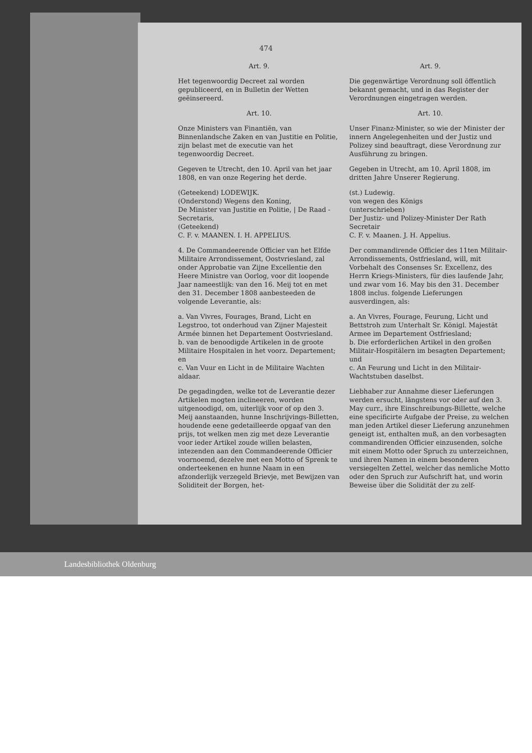474
Art. 9.
Het tegenwoordig Decreet zal worden gepubliceerd, en in Bulletin der Wetten geëinsereerd.
Art. 10.
Onze Ministers van Finantiën, van Binnenlandsche Zaken en van Justitie en Politie, zijn belast met de executie van het tegenwoordig Decreet.
Gegeven te Utrecht, den 10. April van het jaar 1808, en van onze Regering het derde.
(Geteekend) LODEWIJK.
(Onderstond) Wegens den Koning,
De Minister van Justitie en Politie, | De Raad - Secretaris,
(Geteekend)
C. F. v. MAANEN. I. H. APPELIUS.
4. De Commandeerende Officier van het Elfde Militaire Arrondissement, Oostvriesland, zal onder Approbatie van Zijne Excellentie den Heere Ministre van Oorlog, voor dit loopende Jaar nameestlijk: van den 16. Meij tot en met den 31. December 1808 aanbesteeden de volgende Leverantie, als:
a. Van Vivres, Fourages, Brand, Licht en Legstroo, tot onderhoud van Zijner Majesteit Armée binnen het Departement Oostvriesland.
b. van de benoodigde Artikelen in de groote Militaire Hospitalen in het voorz. Departement; en
c. Van Vuur en Licht in de Militaire Wachten aldaar.
De gegadingden, welke tot de Leverantie dezer Artikelen mogten inclineeren, worden uitgenoodigd, om, uiterlijk voor of op den 3. Meij aanstaanden, hunne Inschrijvings-Billetten, houdende eene gedetailleerde opgaaf van den prijs, tot welken men zig met deze Leverantie voor ieder Artikel zoude willen belasten, intezenden aan den Commandeerende Officier voornoemd, dezelve met een Motto of Sprenk te onderteekenen en hunne Naam in een afzonderlijk verzegeld Brievje, met Bewijzen van Soliditeit der Borgen, het-
Art. 9.
Die gegenwärtige Verordnung soll öffentlich bekannt gemacht, und in das Register der Verordnungen eingetragen werden.
Art. 10.
Unser Finanz-Minister, so wie der Minister der innern Angelegenheiten und der Justiz und Polizey sind beauftragt, diese Verordnung zur Ausführung zu bringen.
Gegeben in Utrecht, am 10. April 1808, im dritten Jahre Unserer Regierung.
(st.) Ludewig.
von wegen des Königs
(unterschrieben)
Der Justiz- und Polizey-Minister Der Rath Secretair
C. F. v. Maanen. J. H. Appelius.
Der commandirende Officier des 11ten Militair-Arrondissements, Ostfriesland, will, mit Vorbehalt des Consenses Sr. Excellenz, des Herrn Kriegs-Ministers, für dies laufende Jahr, und zwar vom 16. May bis den 31. December 1808 inclus. folgende Lieferungen ausverdingen, als:
a. An Vivres, Fourage, Feurung, Licht und Bettstroh zum Unterhalt Sr. Königl. Majestät Armee im Departement Ostfriesland;
b. Die erforderlichen Artikel in den großen Militair-Hospitälern im besagten Departement; und
c. An Feurung und Licht in den Militair-Wachtstuben daselbst.
Liebhaber zur Annahme dieser Lieferungen werden ersucht, längstens vor oder auf den 3. May curr., ihre Einschreibungs-Billette, welche eine specificirte Aufgabe der Preise, zu welchen man jeden Artikel dieser Lieferung anzunehmen geneigt ist, enthalten muß, an den vorbesagten commandirenden Officier einzusenden, solche mit einem Motto oder Spruch zu unterzeichnen, und ihren Namen in einem besonderen versiegelten Zettel, welcher das nemliche Motto oder den Spruch zur Aufschrift hat, und worin Beweise über die Solidität der zu zelf-
Landesbibliothek Oldenburg